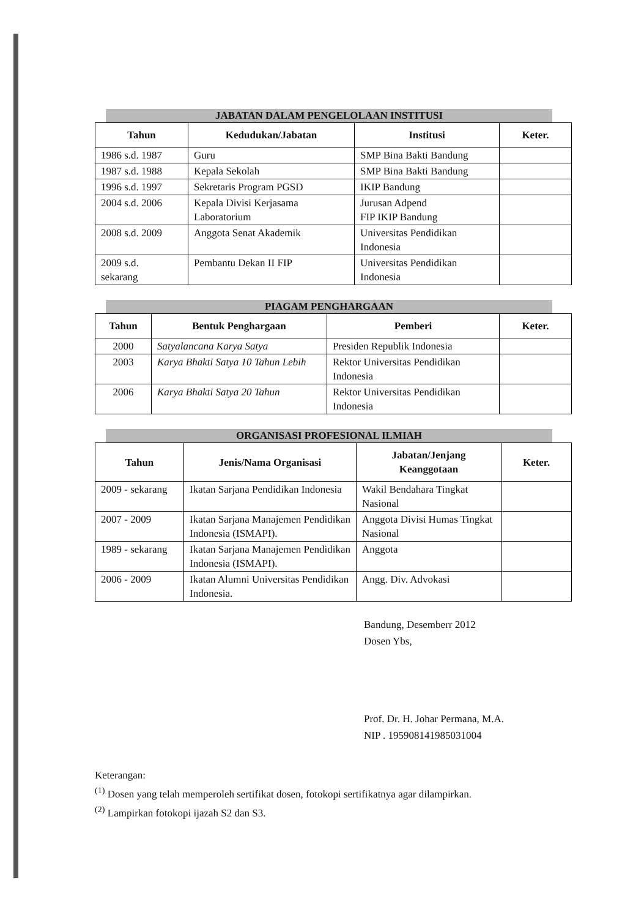JABATAN DALAM PENGELOLAAN INSTITUSI
| Tahun | Kedudukan/Jabatan | Institusi | Keter. |
| --- | --- | --- | --- |
| 1986 s.d. 1987 | Guru | SMP Bina Bakti Bandung | |
| 1987 s.d. 1988 | Kepala Sekolah | SMP Bina Bakti Bandung | |
| 1996 s.d. 1997 | Sekretaris Program PGSD | IKIP Bandung | |
| 2004 s.d. 2006 | Kepala Divisi Kerjasama Laboratorium | Jurusan Adpend FIP IKIP Bandung | |
| 2008 s.d. 2009 | Anggota Senat Akademik | Universitas Pendidikan Indonesia | |
| 2009 s.d. sekarang | Pembantu Dekan II FIP | Universitas Pendidikan Indonesia | |
PIAGAM PENGHARGAAN
| Tahun | Bentuk Penghargaan | Pemberi | Keter. |
| --- | --- | --- | --- |
| 2000 | Satyalancana Karya Satya | Presiden Republik Indonesia | |
| 2003 | Karya Bhakti Satya 10 Tahun Lebih | Rektor Universitas Pendidikan Indonesia | |
| 2006 | Karya Bhakti Satya 20 Tahun | Rektor Universitas Pendidikan Indonesia | |
ORGANISASI PROFESIONAL ILMIAH
| Tahun | Jenis/Nama Organisasi | Jabatan/Jenjang Keanggotaan | Keter. |
| --- | --- | --- | --- |
| 2009 - sekarang | Ikatan Sarjana Pendidikan Indonesia | Wakil Bendahara Tingkat Nasional | |
| 2007 - 2009 | Ikatan Sarjana Manajemen Pendidikan Indonesia (ISMAPI). | Anggota Divisi Humas Tingkat Nasional | |
| 1989 - sekarang | Ikatan Sarjana Manajemen Pendidikan Indonesia (ISMAPI). | Anggota | |
| 2006 - 2009 | Ikatan Alumni Universitas Pendidikan Indonesia. | Angg. Div. Advokasi | |
Bandung, Desemberr 2012
Dosen Ybs,
Prof. Dr. H. Johar Permana, M.A.
NIP . 195908141985031004
Keterangan:
<sup>(1)</sup> Dosen yang telah memperoleh sertifikat dosen, fotokopi sertifikatnya agar dilampirkan.
<sup>(2)</sup> Lampirkan fotokopi ijazah S2 dan S3.